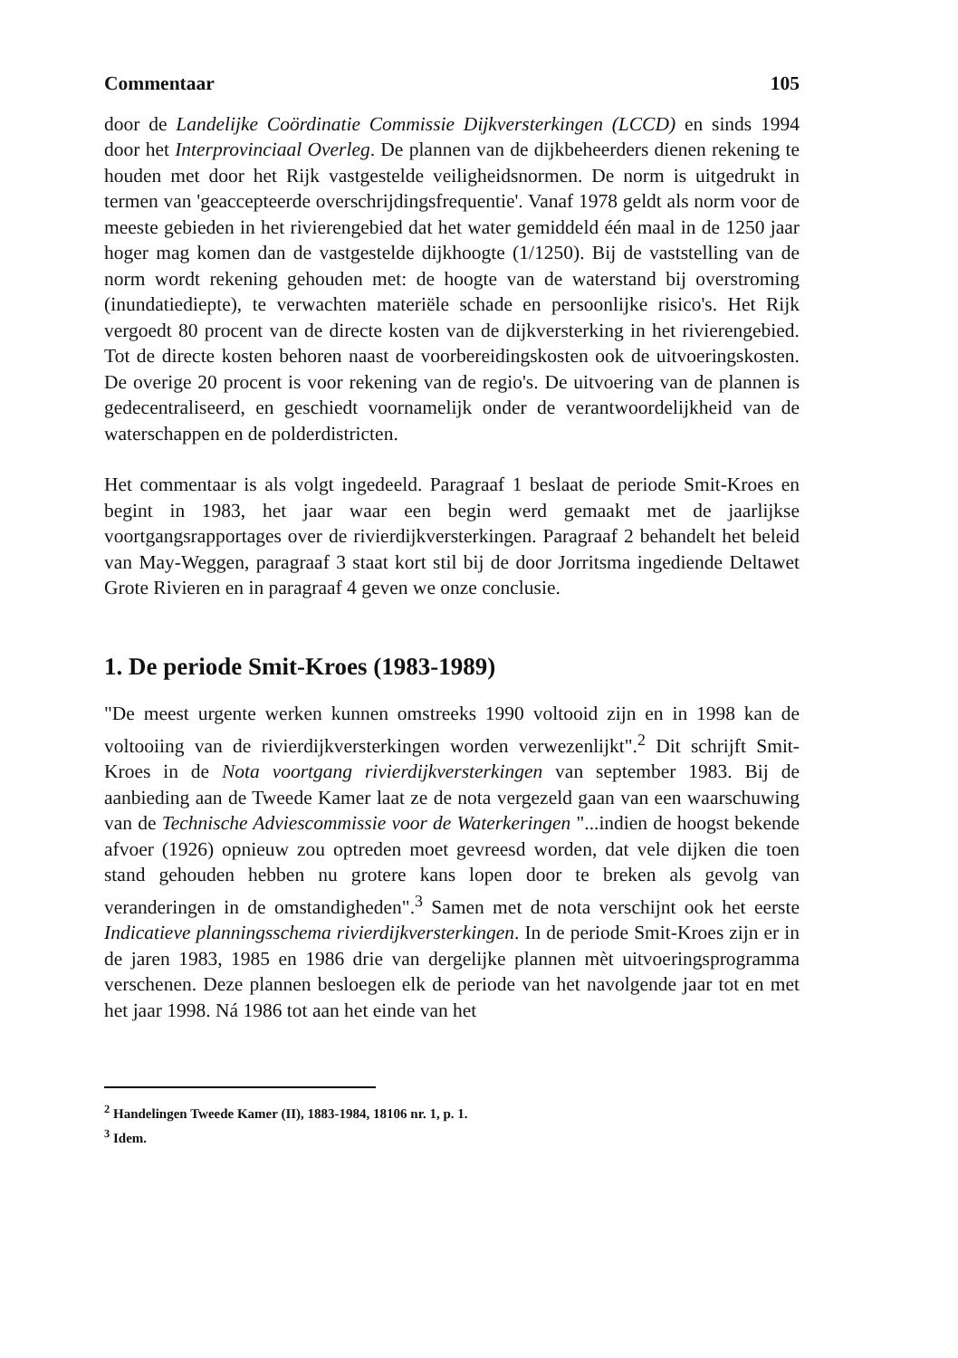Commentaar 105
door de Landelijke Coördinatie Commissie Dijkversterkingen (LCCD) en sinds 1994 door het Interprovinciaal Overleg. De plannen van de dijkbeheerders dienen rekening te houden met door het Rijk vastgestelde veiligheidsnormen. De norm is uitgedrukt in termen van 'geaccepteerde overschrijdingsfrequentie'. Vanaf 1978 geldt als norm voor de meeste gebieden in het rivierengebied dat het water gemiddeld één maal in de 1250 jaar hoger mag komen dan de vastgestelde dijkhoogte (1/1250). Bij de vaststelling van de norm wordt rekening gehouden met: de hoogte van de waterstand bij overstroming (inundatiediepte), te verwachten materiële schade en persoonlijke risico's. Het Rijk vergoedt 80 procent van de directe kosten van de dijkversterking in het rivierengebied. Tot de directe kosten behoren naast de voorbereidingskosten ook de uitvoeringskosten. De overige 20 procent is voor rekening van de regio's. De uitvoering van de plannen is gedecentraliseerd, en geschiedt voornamelijk onder de verantwoordelijkheid van de waterschappen en de polderdistricten.
Het commentaar is als volgt ingedeeld. Paragraaf 1 beslaat de periode Smit-Kroes en begint in 1983, het jaar waar een begin werd gemaakt met de jaarlijkse voortgangsrapportages over de rivierdijkversterkingen. Paragraaf 2 behandelt het beleid van May-Weggen, paragraaf 3 staat kort stil bij de door Jorritsma ingediende Deltawet Grote Rivieren en in paragraaf 4 geven we onze conclusie.
1. De periode Smit-Kroes (1983-1989)
"De meest urgente werken kunnen omstreeks 1990 voltooid zijn en in 1998 kan de voltooiing van de rivierdijkversterkingen worden verwezenlijkt".<sup>2</sup> Dit schrijft Smit-Kroes in de Nota voortgang rivierdijkversterkingen van september 1983. Bij de aanbieding aan de Tweede Kamer laat ze de nota vergezeld gaan van een waarschuwing van de Technische Adviescommissie voor de Waterkeringen "...indien de hoogst bekende afvoer (1926) opnieuw zou optreden moet gevreesd worden, dat vele dijken die toen stand gehouden hebben nu grotere kans lopen door te breken als gevolg van veranderingen in de omstandigheden".<sup>3</sup> Samen met de nota verschijnt ook het eerste Indicatieve planningsschema rivierdijkversterkingen. In de periode Smit-Kroes zijn er in de jaren 1983, 1985 en 1986 drie van dergelijke plannen mèt uitvoeringsprogramma verschenen. Deze plannen besloegen elk de periode van het navolgende jaar tot en met het jaar 1998. Ná 1986 tot aan het einde van het
<sup>2</sup> Handelingen Tweede Kamer (II), 1883-1984, 18106 nr. 1, p. 1.
<sup>3</sup> Idem.